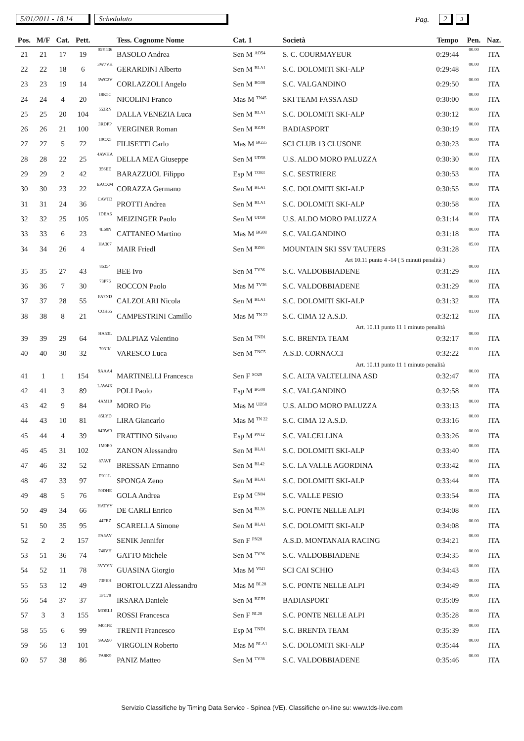5/01/2011 - 18.14 Schedulato Pag. 2 3
| Pos. | M/F | Cat. | Pett. | | Tess. Cognome Nome | Cat. 1 | Società | Tempo | Pen. | Naz. |
| --- | --- | --- | --- | --- | --- | --- | --- | --- | --- | --- |
| 21 | 21 | 17 | 19 | 05Y436 | BASOLO Andrea | Sen M AO54 | S. C. COURMAYEUR | 0:29:44 | 00.00 | ITA |
| 22 | 22 | 18 | 6 | 3W7VH | GERARDINI Alberto | Sen M BLA1 | S.C. DOLOMITI SKI-ALP | 0:29:48 | 00.00 | ITA |
| 23 | 23 | 19 | 14 | 3WC2V | CORLAZZOLI Angelo | Sen M BG08 | S.C. VALGANDINO | 0:29:50 | 00.00 | ITA |
| 24 | 24 | 4 | 20 | 18K5C | NICOLINI Franco | Mas M TN45 | SKI TEAM FASSA ASD | 0:30:00 | 00.00 | ITA |
| 25 | 25 | 20 | 104 | 553RN | DALLA VENEZIA Luca | Sen M BLA1 | S.C. DOLOMITI SKI-ALP | 0:30:12 | 00.00 | ITA |
| 26 | 26 | 21 | 100 | 3RDPP | VERGINER Roman | Sen M BZJH | BADIASPORT | 0:30:19 | 00.00 | ITA |
| 27 | 27 | 5 | 72 | 10CX5 | FILISETTI Carlo | Mas M BG55 | SCI CLUB 13 CLUSONE | 0:30:23 | 00.00 | ITA |
| 28 | 28 | 22 | 25 | 4AWHA | DELLA MEA Giuseppe | Sen M UD58 | U.S. ALDO MORO PALUZZA | 0:30:30 | 00.00 | ITA |
| 29 | 29 | 2 | 42 | 356EE | BARAZZUOL Filippo | Esp M TO83 | S.C. SESTRIERE | 0:30:53 | 00.00 | ITA |
| 30 | 30 | 23 | 22 | EACXM | CORAZZA Germano | Sen M BLA1 | S.C. DOLOMITI SKI-ALP | 0:30:55 | 00.00 | ITA |
| 31 | 31 | 24 | 36 | CAVTD | PROTTI Andrea | Sen M BLA1 | S.C. DOLOMITI SKI-ALP | 0:30:58 | 00.00 | ITA |
| 32 | 32 | 25 | 105 | 1DEA6 | MEIZINGER Paolo | Sen M UD58 | U.S. ALDO MORO PALUZZA | 0:31:14 | 00.00 | ITA |
| 33 | 33 | 6 | 23 | 4L60N | CATTANEO Martino | Mas M BG08 | S.C. VALGANDINO | 0:31:18 | 00.00 | ITA |
| 34 | 34 | 26 | 4 | HA307 | MAIR Friedl | Sen M BZ66 | MOUNTAIN SKI SSV TAUFERS | 0:31:28 | 05.00 | ITA |
| Art 10.11 punto 4 -14 ( 5 minuti penalità ) | | | | | | | | | | |
| 35 | 35 | 27 | 43 | 86354 | BEE Ivo | Sen M TV36 | S.C. VALDOBBIADENE | 0:31:29 | 00.00 | ITA |
| 36 | 36 | 7 | 30 | 73P76 | ROCCON Paolo | Mas M TV36 | S.C. VALDOBBIADENE | 0:31:29 | 00.00 | ITA |
| 37 | 37 | 28 | 55 | FA7ND | CALZOLARI Nicola | Sen M BLA1 | S.C. DOLOMITI SKI-ALP | 0:31:32 | 00.00 | ITA |
| 38 | 38 | 8 | 21 | COH65 | CAMPESTRINI Camillo | Mas M TN 22 | S.C. CIMA 12 A.S.D. | 0:32:12 | 01.00 | ITA |
| Art. 10.11 punto 11 1 minuto penalità | | | | | | | | | | |
| 39 | 39 | 29 | 64 | HA53L | DALPIAZ Valentino | Sen M TND1 | S.C. BRENTA TEAM | 0:32:17 | 00.00 | ITA |
| 40 | 40 | 30 | 32 | 703JK | VARESCO Luca | Sen M TNC5 | A.S.D. CORNACCI | 0:32:22 | 01.00 | ITA |
| Art. 10.11 punto 11 1 minuto penalità | | | | | | | | | | |
| 41 | 1 | 1 | 154 | 9AAA4 | MARTINELLI Francesca | Sen F SO29 | S.C. ALTA VALTELLINA ASD | 0:32:47 | 00.00 | ITA |
| 42 | 41 | 3 | 89 | LAW4K | POLI Paolo | Esp M BG08 | S.C. VALGANDINO | 0:32:58 | 00.00 | ITA |
| 43 | 42 | 9 | 84 | 4AM10 | MORO Pio | Mas M UD58 | U.S. ALDO MORO PALUZZA | 0:33:13 | 00.00 | ITA |
| 44 | 43 | 10 | 81 | 85LYD | LIRA Giancarlo | Mas M TN 22 | S.C. CIMA 12 A.S.D. | 0:33:16 | 00.00 | ITA |
| 45 | 44 | 4 | 39 | 84RWR | FRATTINO Silvano | Esp M PN12 | S.C. VALCELLINA | 0:33:26 | 00.00 | ITA |
| 46 | 45 | 31 | 102 | 1M0E0 | ZANON Alessandro | Sen M BLA1 | S.C. DOLOMITI SKI-ALP | 0:33:40 | 00.00 | ITA |
| 47 | 46 | 32 | 52 | 87AVF | BRESSAN Ermanno | Sen M BL42 | S.C. LA VALLE AGORDINA | 0:33:42 | 00.00 | ITA |
| 48 | 47 | 33 | 97 | F011L | SPONGA Zeno | Sen M BLA1 | S.C. DOLOMITI SKI-ALP | 0:33:44 | 00.00 | ITA |
| 49 | 48 | 5 | 76 | 50DHE | GOLA Andrea | Esp M CN04 | S.C. VALLE PESIO | 0:33:54 | 00.00 | ITA |
| 50 | 49 | 34 | 66 | HATYY | DE CARLI Enrico | Sen M BL28 | S.C. PONTE NELLE ALPI | 0:34:08 | 00.00 | ITA |
| 51 | 50 | 35 | 95 | 44FEZ | SCARELLA Simone | Sen M BLA1 | S.C. DOLOMITI SKI-ALP | 0:34:08 | 00.00 | ITA |
| 52 | 2 | 2 | 157 | FA5AY | SENIK Jennifer | Sen F PN28 | A.S.D. MONTANAIA RACING | 0:34:21 | 00.00 | ITA |
| 53 | 51 | 36 | 74 | 740VH | GATTO Michele | Sen M TV36 | S.C. VALDOBBIADENE | 0:34:35 | 00.00 | ITA |
| 54 | 52 | 11 | 78 | 3VYYN | GUASINA Giorgio | Mas M VI41 | SCI CAI SCHIO | 0:34:43 | 00.00 | ITA |
| 55 | 53 | 12 | 49 | 73PEH | BORTOLUZZI Alessandro | Mas M BL28 | S.C. PONTE NELLE ALPI | 0:34:49 | 00.00 | ITA |
| 56 | 54 | 37 | 37 | 1FC79 | IRSARA Daniele | Sen M BZJH | BADIASPORT | 0:35:09 | 00.00 | ITA |
| 57 | 3 | 3 | 155 | MOELJ | ROSSI Francesca | Sen F BL28 | S.C. PONTE NELLE ALPI | 0:35:28 | 00.00 | ITA |
| 58 | 55 | 6 | 99 | M04FE | TRENTI Francesco | Esp M TND1 | S.C. BRENTA TEAM | 0:35:39 | 00.00 | ITA |
| 59 | 56 | 13 | 101 | 9AA90 | VIRGOLIN Roberto | Mas M BLA1 | S.C. DOLOMITI SKI-ALP | 0:35:44 | 00.00 | ITA |
| 60 | 57 | 38 | 86 | FA8K9 | PANIZ Matteo | Sen M TV36 | S.C. VALDOBBIADENE | 0:35:46 | 00.00 | ITA |
Servizio Classifiche by Timing Data Service - Spinea (VE). Classifiche on-line su: www.tds-live.com